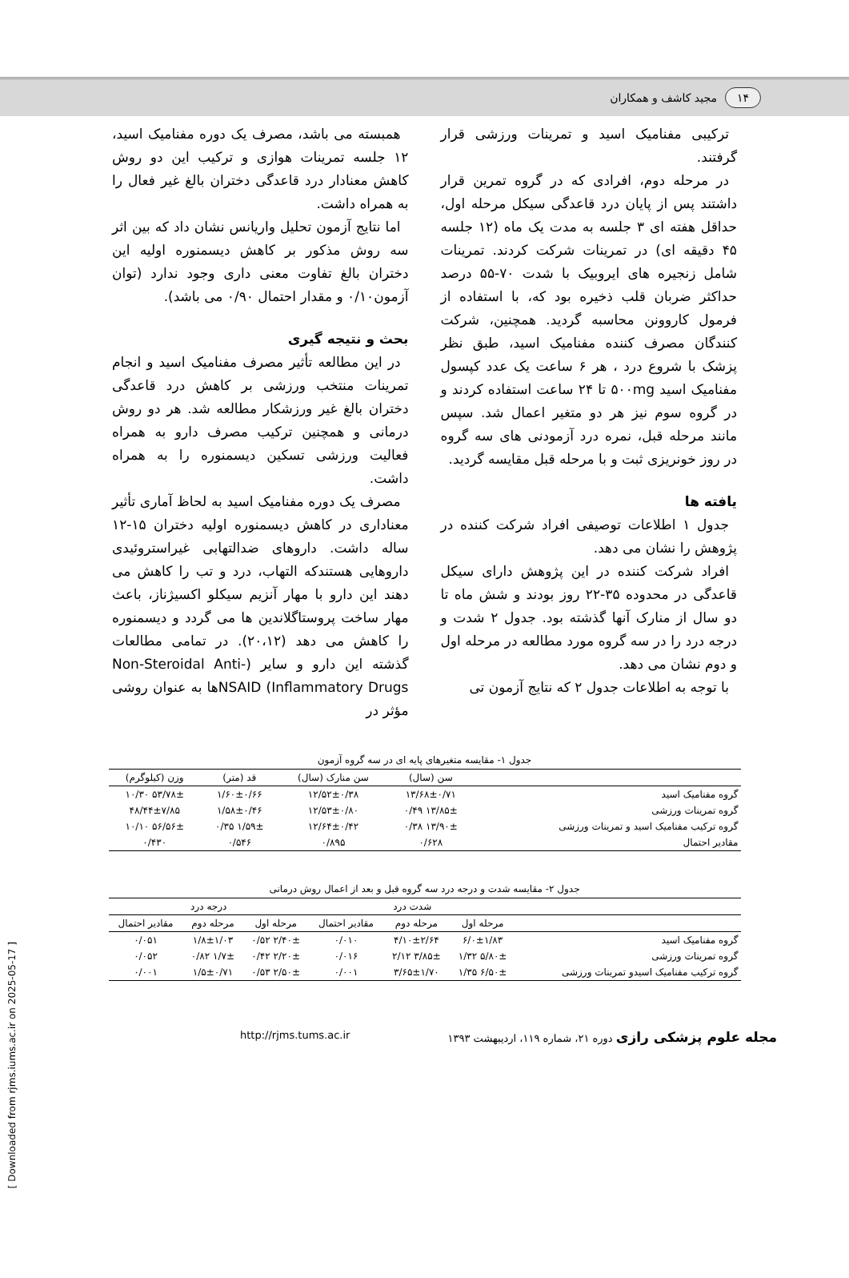۱۴ مجید کاشف و همکاران
ترکیبی مفنامیک اسید و تمرینات ورزشی قرار گرفتند.
در مرحله دوم، افرادی که در گروه تمرین قرار داشتند پس از پایان درد قاعدگی سیکل مرحله اول، حداقل هفته ای ۳ جلسه به مدت یک ماه (۱۲ جلسه ۴۵ دقیقه ای) در تمرینات شرکت کردند. تمرینات شامل زنجیره های ایروبیک با شدت ۷۰-۵۵ درصد حداکثر ضربان قلب ذخیره بود که، با استفاده از فرمول کاروونن محاسبه گردید. همچنین، شرکت کنندگان مصرف کننده مفنامیک اسید، طبق نظر پزشک با شروع درد ، هر ۶ ساعت یک عدد کپسول مفنامیک اسید ۵۰۰mg تا ۲۴ ساعت استفاده کردند و در گروه سوم نیز هر دو متغیر اعمال شد. سپس مانند مرحله قبل، نمره درد آزمودنی های سه گروه در روز خونریزی ثبت و با مرحله قبل مقایسه گردید.
یافته ها
جدول ۱ اطلاعات توصیفی افراد شرکت کننده در پژوهش را نشان می دهد.
افراد شرکت کننده در این پژوهش دارای سیکل قاعدگی در محدوده ۳۵-۲۲ روز بودند و شش ماه تا دو سال از منارک آنها گذشته بود. جدول ۲ شدت و درجه درد را در سه گروه مورد مطالعه در مرحله اول و دوم نشان می دهد.
با توجه به اطلاعات جدول ۲ که نتایج آزمون تی
همبسته می باشد، مصرف یک دوره مفنامیک اسید، ۱۲ جلسه تمرینات هوازی و ترکیب این دو روش کاهش معنادار درد قاعدگی دختران بالغ غیر فعال را به همراه داشت.
اما نتایج آزمون تحلیل واریانس نشان داد که بین اثر سه روش مذکور بر کاهش دیسمنوره اولیه این دختران بالغ تفاوت معنی داری وجود ندارد (توان آزمون۰/۱۰ و مقدار احتمال ۰/۹۰ می باشد).
بحث و نتیجه گیری
در این مطالعه تأثیر مصرف مفنامیک اسید و انجام تمرینات منتخب ورزشی بر کاهش درد قاعدگی دختران بالغ غیر ورزشکار مطالعه شد. هر دو روش درمانی و همچنین ترکیب مصرف دارو به همراه فعالیت ورزشی تسکین دیسمنوره را به همراه داشت.
مصرف یک دوره مفنامیک اسید به لحاظ آماری تأثیر معناداری در کاهش دیسمنوره اولیه دختران ۱۵-۱۲ ساله داشت. داروهای ضدالتهابی غیراستروئیدی داروهایی هستندکه التهاب، درد و تب را کاهش می دهند این دارو با مهار آنزیم سیکلو اکسیژناز، باعث مهار ساخت پروستاگلاندین ها می گردد و دیسمنوره را کاهش می دهد (۲۰،۱۲). در تمامی مطالعات گذشته این دارو و سایر (Non-Steroidal Anti-Inflammatory Drugs) NSAIDها به عنوان روشی مؤثر در
جدول ۱- مقایسه متغیرهای پایه ای در سه گروه آزمون
| | سن (سال) | سن منارک (سال) | قد (متر) | وزن (کیلوگرم) |
| --- | --- | --- | --- | --- |
| گروه مفنامیک اسید | ۱۳/۶۸±۰/۷۱ | ۱۲/۵۲±۰/۳۸ | ۱/۶۰±۰/۶۶ | ۵۳/۷۸± ۱۰/۳۰ |
| گروه تمرینات ورزشی | ۱۳/۸۵± ۰/۴۹ | ۱۲/۵۳±۰/۸۰ | ۱/۵۸±۰/۴۶ | ۴۸/۴۴±۷/۸۵ |
| گروه ترکیب مفنامیک اسید و تمرینات ورزشی | ۱۳/۹۰± ۰/۳۸ | ۱۲/۶۴±۰/۴۲ | ۱/۵۹± ۰/۳۵ | ۵۶/۵۶± ۱۰/۱۰ |
| مقادیر احتمال | ۰/۶۲۸ | ۰/۸۹۵ | ۰/۵۴۶ | ۰/۴۳۰ |
جدول ۲- مقایسه شدت و درجه درد سه گروه قبل و بعد از اعمال روش درمانی
| | شدت درد | | | درجه درد | | |
| --- | --- | --- | --- | --- | --- | --- |
| | مرحله اول | مرحله دوم | مقادیر احتمال | مرحله اول | مرحله دوم | مقادیر احتمال |
| گروه مفنامیک اسید | ۶/۰±۱/۸۳ | ۴/۱۰±۲/۶۴ | ۰/۰۱۰ | ۲/۴۰± ۰/۵۲ | ۱/۸±۱/۰۳ | ۰/۰۵۱ |
| گروه تمرینات ورزشی | ۵/۸۰± ۱/۳۲ | ۳/۸۵± ۲/۱۲ | ۰/۰۱۶ | ۲/۲۰± ۰/۴۲ | ۱/۷± ۰/۸۲ | ۰/۰۵۲ |
| گروه ترکیب مفنامیک اسیدو تمرینات ورزشی | ۶/۵۰± ۱/۳۵ | ۳/۶۵±۱/۷۰ | ۰/۰۰۱ | ۲/۵۰± ۰/۵۳ | ۱/۵±۰/۷۱ | ۰/۰۰۱ |
مجله علوم پزشکی رازی دوره ۲۱، شماره ۱۱۹، اردیبهشت ۱۳۹۳ http://rjms.tums.ac.ir
[ Downloaded from rjms.iums.ac.ir on 2025-05-17 ]